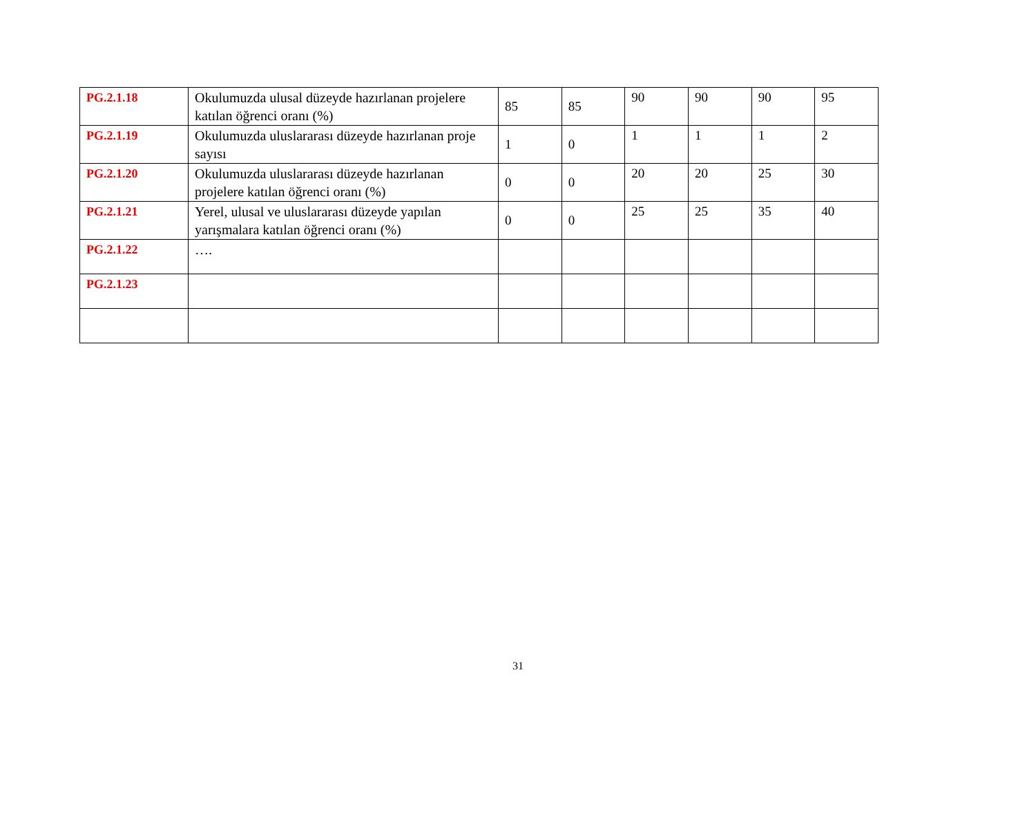| PG.2.1.18 | Okulumuzda ulusal düzeyde hazırlanan projelere katılan öğrenci oranı (%) | 85 | 85 | 90 | 90 | 90 | 95 |
| PG.2.1.19 | Okulumuzda uluslararası düzeyde hazırlanan proje sayısı | 1 | 0 | 1 | 1 | 1 | 2 |
| PG.2.1.20 | Okulumuzda uluslararası düzeyde hazırlanan projelere katılan öğrenci oranı (%) | 0 | 0 | 20 | 20 | 25 | 30 |
| PG.2.1.21 | Yerel, ulusal ve uluslararası düzeyde yapılan yarışmalara katılan öğrenci oranı (%) | 0 | 0 | 25 | 25 | 35 | 40 |
| PG.2.1.22 | …. | | | | | | |
| PG.2.1.23 | | | | | | | |
31